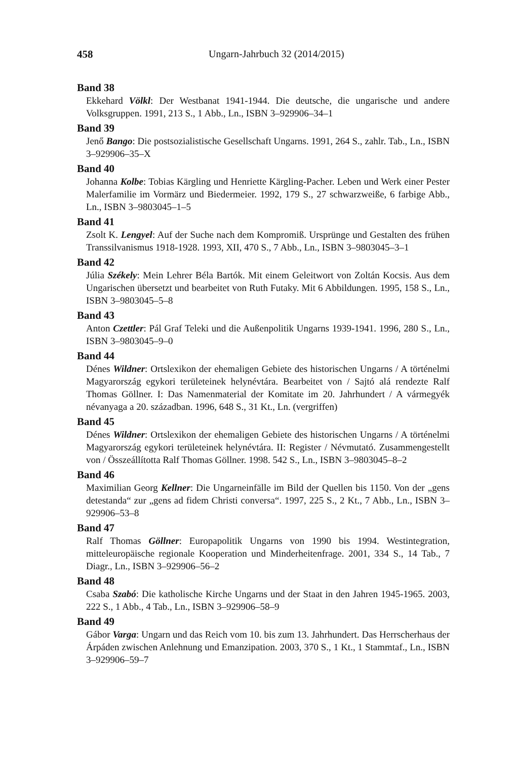458 Ungarn-Jahrbuch 32 (2014/2015)
Band 38
Ekkehard Völkl: Der Westbanat 1941-1944. Die deutsche, die ungarische und andere Volksgruppen. 1991, 213 S., 1 Abb., Ln., ISBN 3–929906–34–1
Band 39
Jenő Bango: Die postsozialistische Gesellschaft Ungarns. 1991, 264 S., zahlr. Tab., Ln., ISBN 3–929906–35–X
Band 40
Johanna Kolbe: Tobias Kärgling und Henriette Kärgling-Pacher. Leben und Werk einer Pester Malerfamilie im Vormärz und Biedermeier. 1992, 179 S., 27 schwarzweiße, 6 farbige Abb., Ln., ISBN 3–9803045–1–5
Band 41
Zsolt K. Lengyel: Auf der Suche nach dem Kompromiß. Ursprünge und Gestalten des frühen Transsilvanismus 1918-1928. 1993, XII, 470 S., 7 Abb., Ln., ISBN 3–9803045–3–1
Band 42
Júlia Székely: Mein Lehrer Béla Bartók. Mit einem Geleitwort von Zoltán Kocsis. Aus dem Ungarischen übersetzt und bearbeitet von Ruth Futaky. Mit 6 Abbildungen. 1995, 158 S., Ln., ISBN 3–9803045–5–8
Band 43
Anton Czettler: Pál Graf Teleki und die Außenpolitik Ungarns 1939-1941. 1996, 280 S., Ln., ISBN 3–9803045–9–0
Band 44
Dénes Wildner: Ortslexikon der ehemaligen Gebiete des historischen Ungarns / A történelmi Magyarország egykori területeinek helynévtára. Bearbeitet von / Sajtó alá rendezte Ralf Thomas Göllner. I: Das Namenmaterial der Komitate im 20. Jahrhundert / A vármegyék névanyaga a 20. században. 1996, 648 S., 31 Kt., Ln. (vergriffen)
Band 45
Dénes Wildner: Ortslexikon der ehemaligen Gebiete des historischen Ungarns / A történelmi Magyarország egykori területeinek helynévtára. II: Register / Névmutató. Zusammengestellt von / Összeállította Ralf Thomas Göllner. 1998. 542 S., Ln., ISBN 3–9803045–8–2
Band 46
Maximilian Georg Kellner: Die Ungarneinfälle im Bild der Quellen bis 1150. Von der „gens detestanda“ zur „gens ad fidem Christi conversa“. 1997, 225 S., 2 Kt., 7 Abb., Ln., ISBN 3–929906–53–8
Band 47
Ralf Thomas Göllner: Europapolitik Ungarns von 1990 bis 1994. Westintegration, mitteleuropäische regionale Kooperation und Minderheitenfrage. 2001, 334 S., 14 Tab., 7 Diagr., Ln., ISBN 3–929906–56–2
Band 48
Csaba Szabó: Die katholische Kirche Ungarns und der Staat in den Jahren 1945-1965. 2003, 222 S., 1 Abb., 4 Tab., Ln., ISBN 3–929906–58–9
Band 49
Gábor Varga: Ungarn und das Reich vom 10. bis zum 13. Jahrhundert. Das Herrscherhaus der Árpáden zwischen Anlehnung und Emanzipation. 2003, 370 S., 1 Kt., 1 Stammtaf., Ln., ISBN 3–929906–59–7